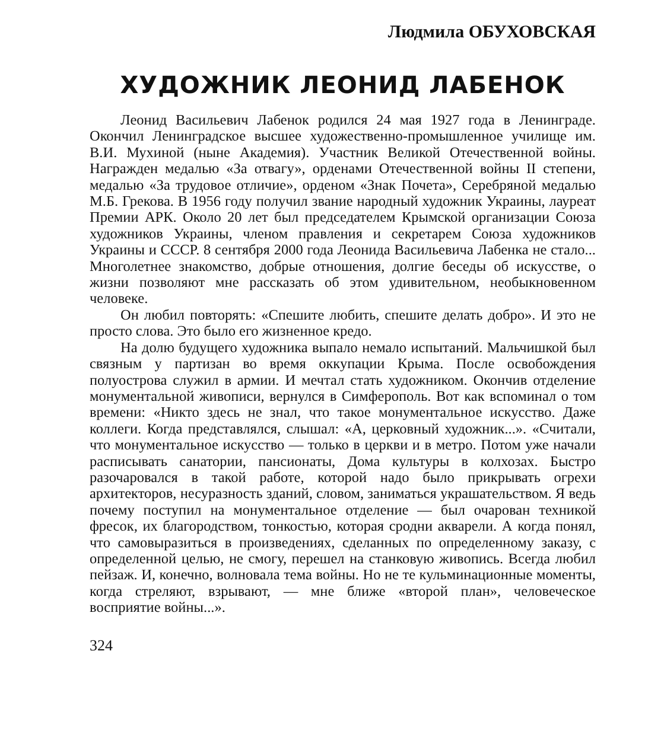Людмила ОБУХОВСКАЯ
ХУДОЖНИК ЛЕОНИД ЛАБЕНОК
Леонид Васильевич Лабенок родился 24 мая 1927 года в Ленинграде. Окончил Ленинградское высшее художественно-промышленное училище им. В.И. Мухиной (ныне Академия). Участник Великой Отечественной войны. Награжден медалью «За отвагу», орденами Отечественной войны II степени, медалью «За трудовое отличие», орденом «Знак Почета», Серебряной медалью М.Б. Грекова. В 1956 году получил звание народный художник Украины, лауреат Премии АРК. Около 20 лет был председателем Крымской организации Союза художников Украины, членом правления и секретарем Союза художников Украины и СССР. 8 сентября 2000 года Леонида Васильевича Лабенка не стало... Многолетнее знакомство, добрые отношения, долгие беседы об искусстве, о жизни позволяют мне рассказать об этом удивительном, необыкновенном человеке.
Он любил повторять: «Спешите любить, спешите делать добро». И это не просто слова. Это было его жизненное кредо.
На долю будущего художника выпало немало испытаний. Мальчишкой был связным у партизан во время оккупации Крыма. После освобождения полуострова служил в армии. И мечтал стать художником. Окончив отделение монументальной живописи, вернулся в Симферополь. Вот как вспоминал о том времени: «Никто здесь не знал, что такое монументальное искусство. Даже коллеги. Когда представлялся, слышал: «А, церковный художник...». «Считали, что монументальное искусство — только в церкви и в метро. Потом уже начали расписывать санатории, пансионаты, Дома культуры в колхозах. Быстро разочаровался в такой работе, которой надо было прикрывать огрехи архитекторов, несуразность зданий, словом, заниматься украшательством. Я ведь почему поступил на монументальное отделение — был очарован техникой фресок, их благородством, тонкостью, которая сродни акварели. А когда понял, что самовыразиться в произведениях, сделанных по определенному заказу, с определенной целью, не смогу, перешел на станковую живопись. Всегда любил пейзаж. И, конечно, волновала тема войны. Но не те кульминационные моменты, когда стреляют, взрывают, — мне ближе «второй план», человеческое восприятие войны...».
324